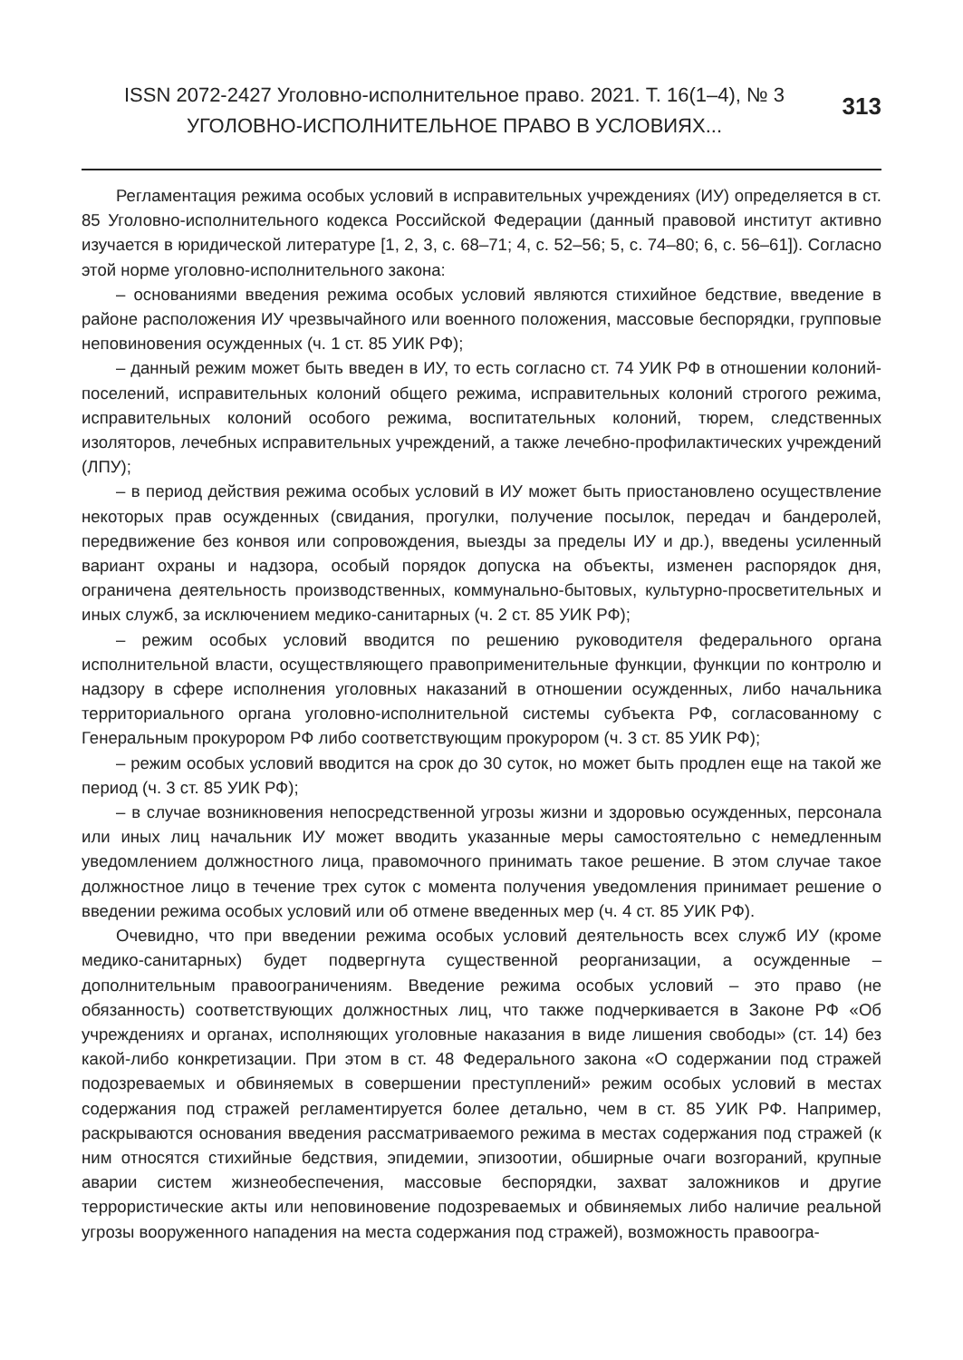ISSN 2072-2427 Уголовно-исполнительное право. 2021. Т. 16(1–4), № 3
УГОЛОВНО-ИСПОЛНИТЕЛЬНОЕ ПРАВО В УСЛОВИЯХ...
313
Регламентация режима особых условий в исправительных учреждениях (ИУ) определяется в ст. 85 Уголовно-исполнительного кодекса Российской Федерации (данный правовой институт активно изучается в юридической литературе [1, 2, 3, с. 68–71; 4, с. 52–56; 5, с. 74–80; 6, с. 56–61]). Согласно этой норме уголовно-исполнительного закона:
– основаниями введения режима особых условий являются стихийное бедствие, введение в районе расположения ИУ чрезвычайного или военного положения, массовые беспорядки, групповые неповиновения осужденных (ч. 1 ст. 85 УИК РФ);
– данный режим может быть введен в ИУ, то есть согласно ст. 74 УИК РФ в отношении колоний-поселений, исправительных колоний общего режима, исправительных колоний строгого режима, исправительных колоний особого режима, воспитательных колоний, тюрем, следственных изоляторов, лечебных исправительных учреждений, а также лечебно-профилактических учреждений (ЛПУ);
– в период действия режима особых условий в ИУ может быть приостановлено осуществление некоторых прав осужденных (свидания, прогулки, получение посылок, передач и бандеролей, передвижение без конвоя или сопровождения, выезды за пределы ИУ и др.), введены усиленный вариант охраны и надзора, особый порядок допуска на объекты, изменен распорядок дня, ограничена деятельность производственных, коммунально-бытовых, культурно-просветительных и иных служб, за исключением медико-санитарных (ч. 2 ст. 85 УИК РФ);
– режим особых условий вводится по решению руководителя федерального органа исполнительной власти, осуществляющего правоприменительные функции, функции по контролю и надзору в сфере исполнения уголовных наказаний в отношении осужденных, либо начальника территориального органа уголовно-исполнительной системы субъекта РФ, согласованному с Генеральным прокурором РФ либо соответствующим прокурором (ч. 3 ст. 85 УИК РФ);
– режим особых условий вводится на срок до 30 суток, но может быть продлен еще на такой же период (ч. 3 ст. 85 УИК РФ);
– в случае возникновения непосредственной угрозы жизни и здоровью осужденных, персонала или иных лиц начальник ИУ может вводить указанные меры самостоятельно с немедленным уведомлением должностного лица, правомочного принимать такое решение. В этом случае такое должностное лицо в течение трех суток с момента получения уведомления принимает решение о введении режима особых условий или об отмене введенных мер (ч. 4 ст. 85 УИК РФ).
Очевидно, что при введении режима особых условий деятельность всех служб ИУ (кроме медико-санитарных) будет подвергнута существенной реорганизации, а осужденные – дополнительным правоограничениям. Введение режима особых условий – это право (не обязанность) соответствующих должностных лиц, что также подчеркивается в Законе РФ «Об учреждениях и органах, исполняющих уголовные наказания в виде лишения свободы» (ст. 14) без какой-либо конкретизации. При этом в ст. 48 Федерального закона «О содержании под стражей подозреваемых и обвиняемых в совершении преступлений» режим особых условий в местах содержания под стражей регламентируется более детально, чем в ст. 85 УИК РФ. Например, раскрываются основания введения рассматриваемого режима в местах содержания под стражей (к ним относятся стихийные бедствия, эпидемии, эпизоотии, обширные очаги возгораний, крупные аварии систем жизнеобеспечения, массовые беспорядки, захват заложников и другие террористические акты или неповиновение подозреваемых и обвиняемых либо наличие реальной угрозы вооруженного нападения на места содержания под стражей), возможность правоогра-